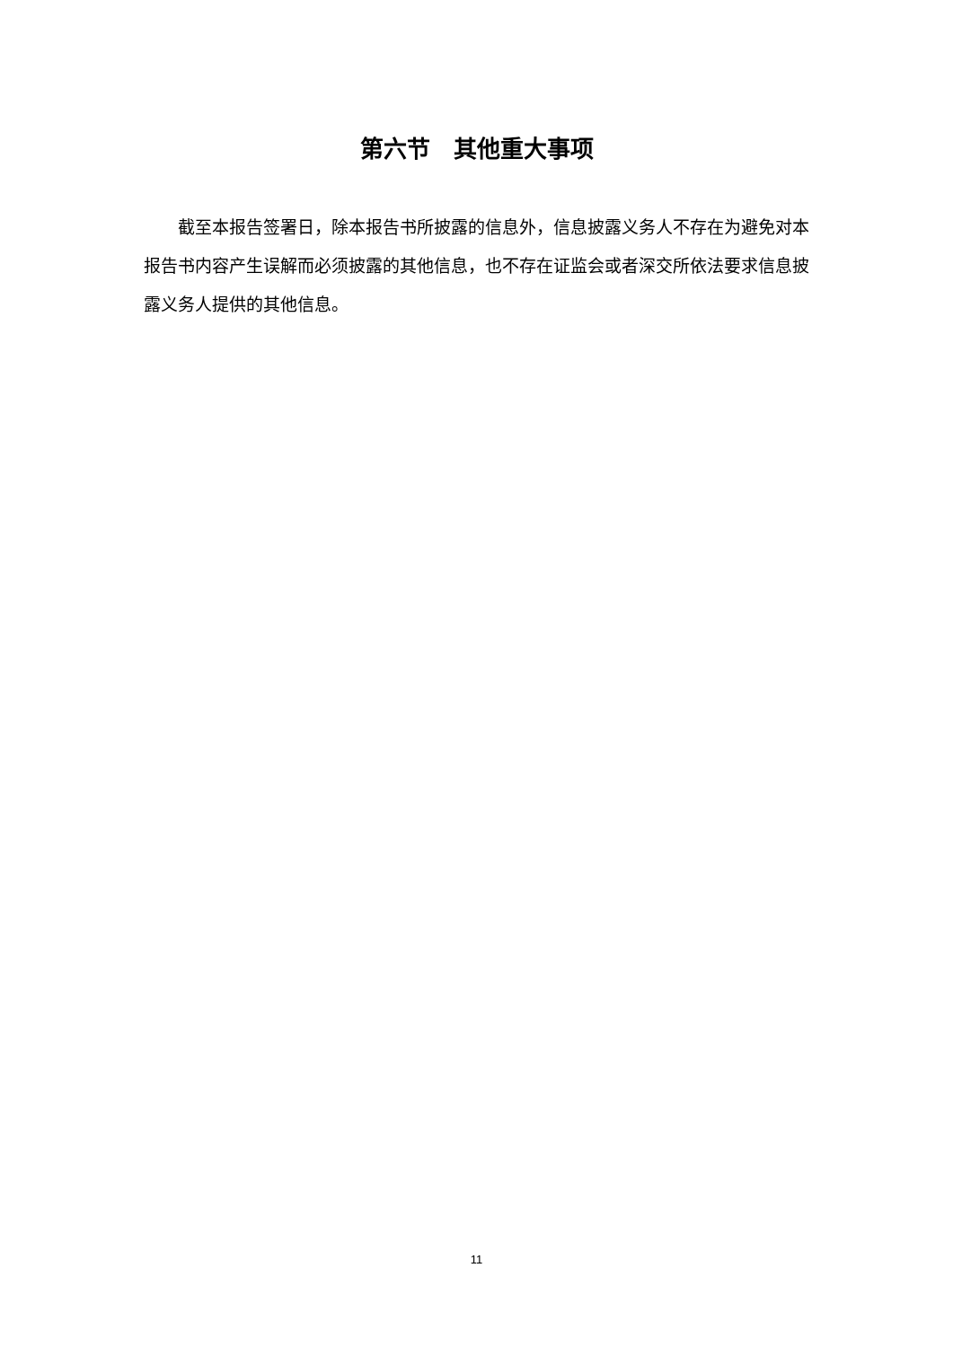第六节　其他重大事项
截至本报告签署日，除本报告书所披露的信息外，信息披露义务人不存在为避免对本报告书内容产生误解而必须披露的其他信息，也不存在证监会或者深交所依法要求信息披露义务人提供的其他信息。
11